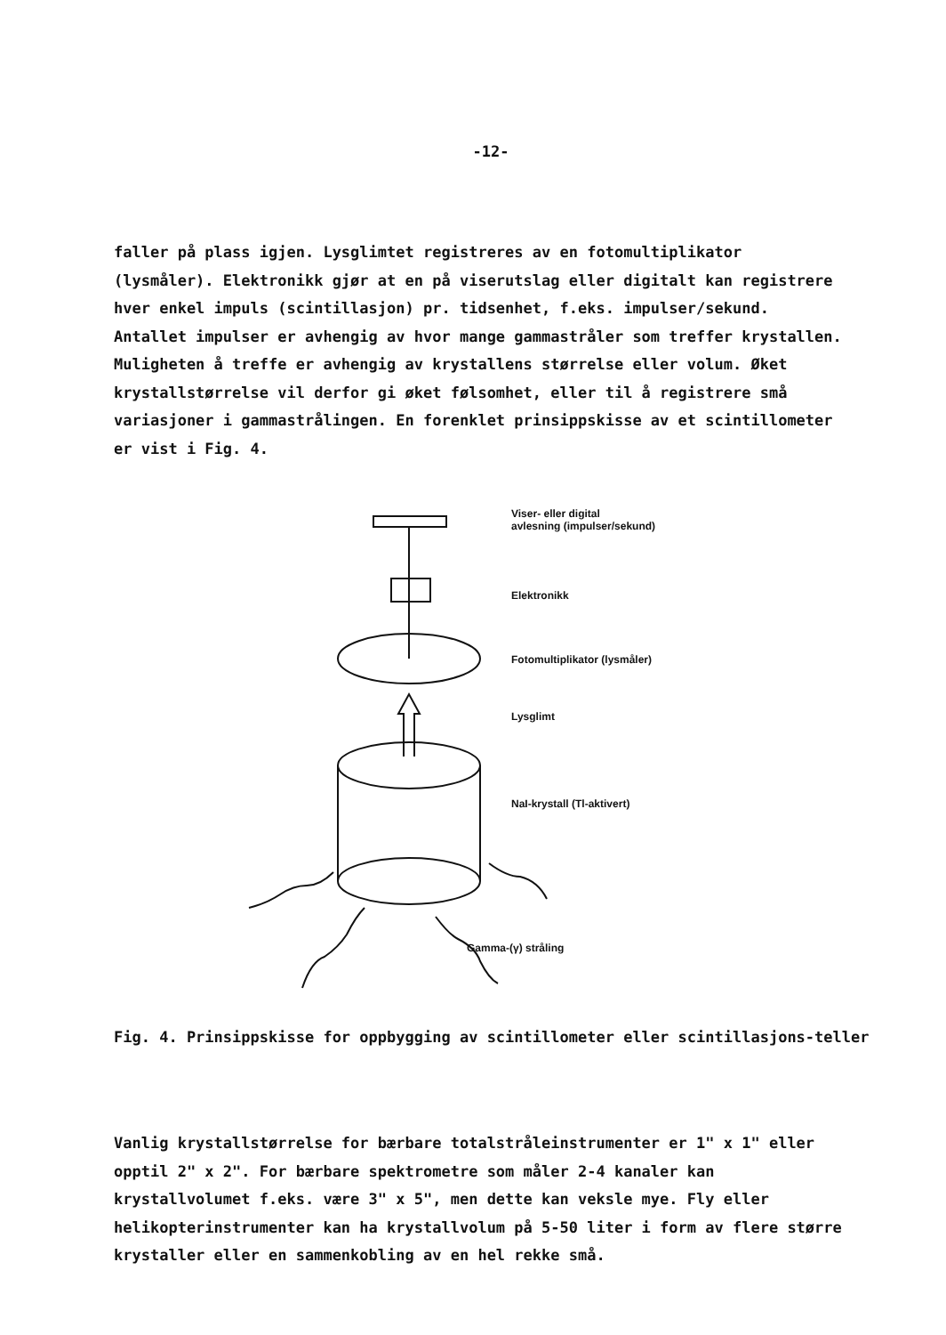-12-
faller på plass igjen. Lysglimtet registreres av en fotomultiplikator (lysmåler). Elektronikk gjør at en på viserutslag eller digitalt kan registrere hver enkel impuls (scintillasjon) pr. tidsenhet, f.eks. impulser/sekund. Antallet impulser er avhengig av hvor mange gammastråler som treffer krystallen. Muligheten å treffe er avhengig av krystallens størrelse eller volum. Øket krystallstørrelse vil derfor gi øket følsomhet, eller til å registrere små variasjoner i gammastrålingen. En forenklet prinsippskisse av et scintillometer er vist i Fig. 4.
Viser- eller digital
avlesning (impulser/sekund)
Elektronikk
Fotomultiplikator (lysmåler)
Lysglimt
NaI-krystall (Tl-aktivert)
Gamma-(γ) stråling
Fig. 4. Prinsippskisse for oppbygging av scintillometer eller scintillasjons-teller
Vanlig krystallstørrelse for bærbare totalstråleinstrumenter er 1" x 1" eller opptil 2" x 2". For bærbare spektrometre som måler 2-4 kanaler kan krystallvolumet f.eks. være 3" x 5", men dette kan veksle mye. Fly eller helikopterinstrumenter kan ha krystallvolum på 5-50 liter i form av flere større krystaller eller en sammenkobling av en hel rekke små.